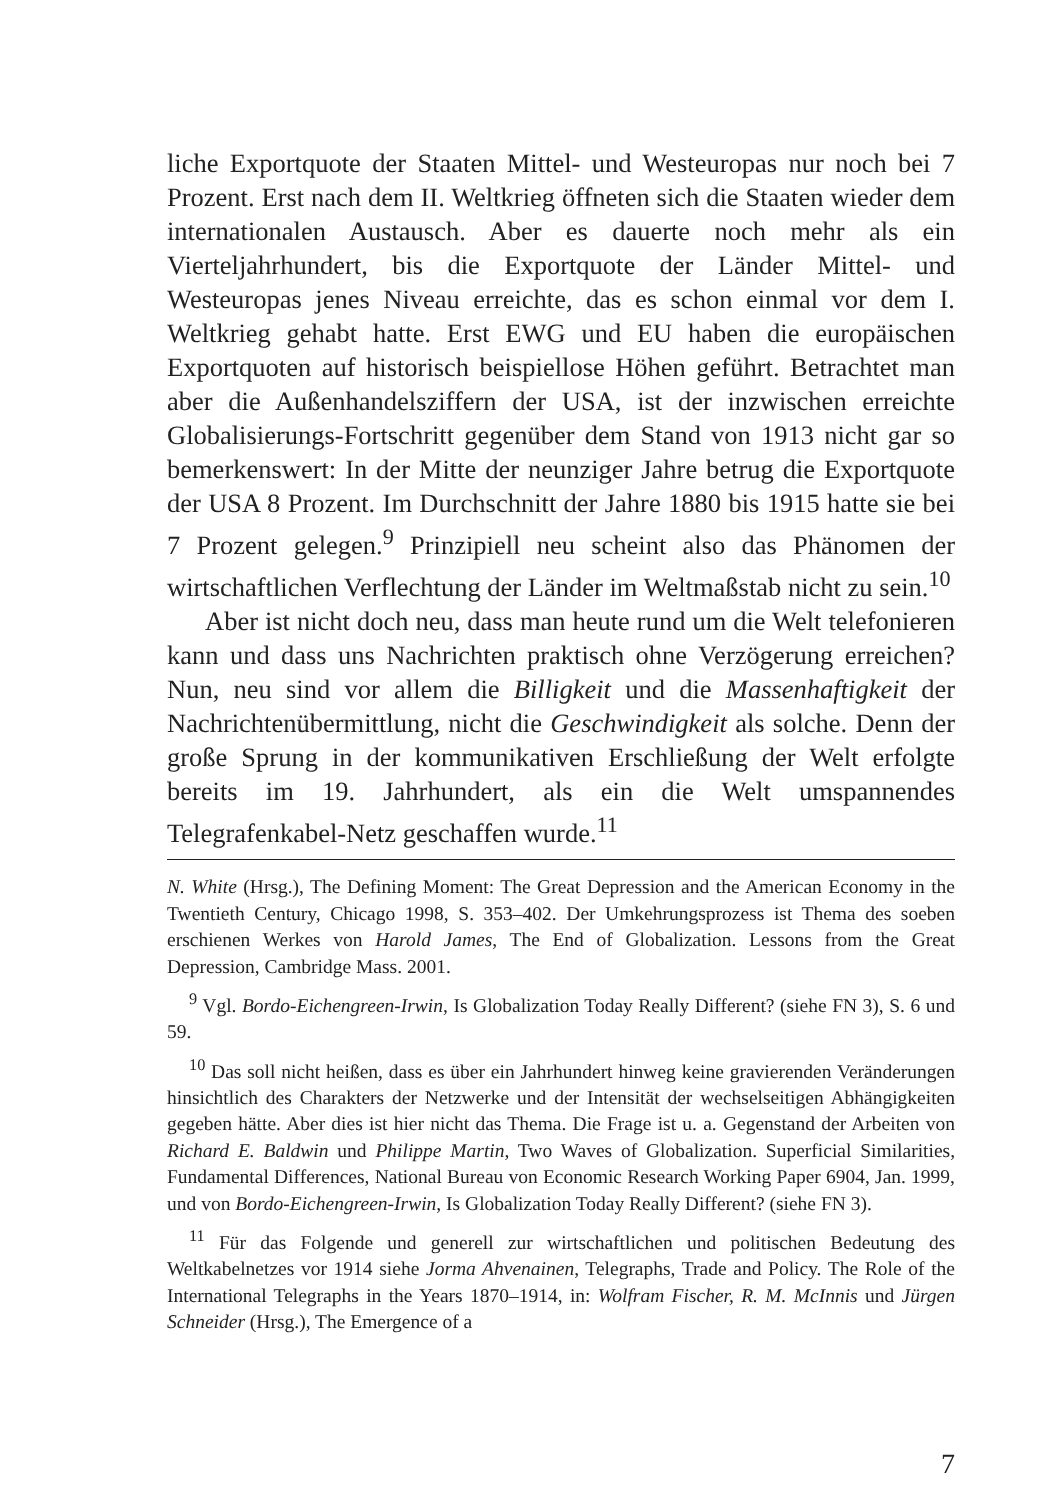liche Exportquote der Staaten Mittel- und Westeuropas nur noch bei 7 Prozent. Erst nach dem II. Weltkrieg öffneten sich die Staaten wieder dem internationalen Austausch. Aber es dauerte noch mehr als ein Vierteljahrhundert, bis die Exportquote der Länder Mittel- und Westeuropas jenes Niveau erreichte, das es schon einmal vor dem I. Weltkrieg gehabt hatte. Erst EWG und EU haben die europäischen Exportquoten auf historisch beispiellose Höhen geführt. Betrachtet man aber die Außenhandelsziffern der USA, ist der inzwischen erreichte Globalisierungs-Fortschritt gegenüber dem Stand von 1913 nicht gar so bemerkenswert: In der Mitte der neunziger Jahre betrug die Exportquote der USA 8 Prozent. Im Durchschnitt der Jahre 1880 bis 1915 hatte sie bei 7 Prozent gelegen.<sup>9</sup> Prinzipiell neu scheint also das Phänomen der wirtschaftlichen Verflechtung der Länder im Weltmaßstab nicht zu sein.<sup>10</sup>
Aber ist nicht doch neu, dass man heute rund um die Welt telefonieren kann und dass uns Nachrichten praktisch ohne Verzögerung erreichen? Nun, neu sind vor allem die Billigkeit und die Massenhaftigkeit der Nachrichtenübermittlung, nicht die Geschwindigkeit als solche. Denn der große Sprung in der kommunikativen Erschließung der Welt erfolgte bereits im 19. Jahrhundert, als ein die Welt umspannendes Telegrafenkabel-Netz geschaffen wurde.<sup>11</sup>
N. White (Hrsg.), The Defining Moment: The Great Depression and the American Economy in the Twentieth Century, Chicago 1998, S. 353–402. Der Umkehrungsprozess ist Thema des soeben erschienen Werkes von Harold James, The End of Globalization. Lessons from the Great Depression, Cambridge Mass. 2001.
<sup>9</sup> Vgl. Bordo-Eichengreen-Irwin, Is Globalization Today Really Different? (siehe FN 3), S. 6 und 59.
<sup>10</sup> Das soll nicht heißen, dass es über ein Jahrhundert hinweg keine gravierenden Veränderungen hinsichtlich des Charakters der Netzwerke und der Intensität der wechselseitigen Abhängigkeiten gegeben hätte. Aber dies ist hier nicht das Thema. Die Frage ist u. a. Gegenstand der Arbeiten von Richard E. Baldwin und Philippe Martin, Two Waves of Globalization. Superficial Similarities, Fundamental Differences, National Bureau von Economic Research Working Paper 6904, Jan. 1999, und von Bordo-Eichengreen-Irwin, Is Globalization Today Really Different? (siehe FN 3).
<sup>11</sup> Für das Folgende und generell zur wirtschaftlichen und politischen Bedeutung des Weltkabelnetzes vor 1914 siehe Jorma Ahvenainen, Telegraphs, Trade and Policy. The Role of the International Telegraphs in the Years 1870–1914, in: Wolfram Fischer, R. M. McInnis und Jürgen Schneider (Hrsg.), The Emergence of a
7